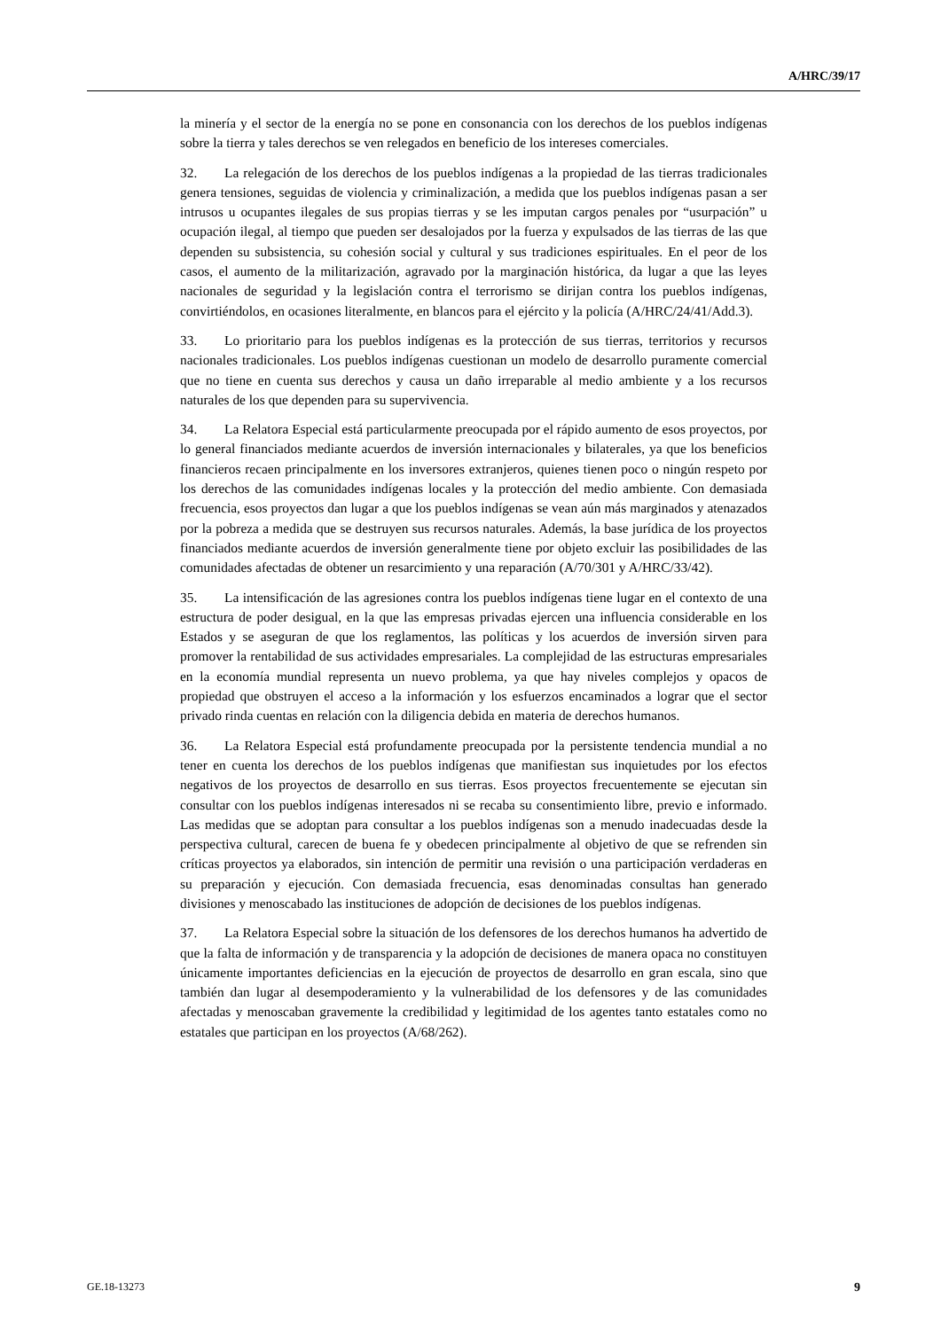A/HRC/39/17
la minería y el sector de la energía no se pone en consonancia con los derechos de los pueblos indígenas sobre la tierra y tales derechos se ven relegados en beneficio de los intereses comerciales.
32. La relegación de los derechos de los pueblos indígenas a la propiedad de las tierras tradicionales genera tensiones, seguidas de violencia y criminalización, a medida que los pueblos indígenas pasan a ser intrusos u ocupantes ilegales de sus propias tierras y se les imputan cargos penales por “usurpación” u ocupación ilegal, al tiempo que pueden ser desalojados por la fuerza y expulsados de las tierras de las que dependen su subsistencia, su cohesión social y cultural y sus tradiciones espirituales. En el peor de los casos, el aumento de la militarización, agravado por la marginación histórica, da lugar a que las leyes nacionales de seguridad y la legislación contra el terrorismo se dirijan contra los pueblos indígenas, convirtiéndolos, en ocasiones literalmente, en blancos para el ejército y la policía (A/HRC/24/41/Add.3).
33. Lo prioritario para los pueblos indígenas es la protección de sus tierras, territorios y recursos nacionales tradicionales. Los pueblos indígenas cuestionan un modelo de desarrollo puramente comercial que no tiene en cuenta sus derechos y causa un daño irreparable al medio ambiente y a los recursos naturales de los que dependen para su supervivencia.
34. La Relatora Especial está particularmente preocupada por el rápido aumento de esos proyectos, por lo general financiados mediante acuerdos de inversión internacionales y bilaterales, ya que los beneficios financieros recaen principalmente en los inversores extranjeros, quienes tienen poco o ningún respeto por los derechos de las comunidades indígenas locales y la protección del medio ambiente. Con demasiada frecuencia, esos proyectos dan lugar a que los pueblos indígenas se vean aún más marginados y atenazados por la pobreza a medida que se destruyen sus recursos naturales. Además, la base jurídica de los proyectos financiados mediante acuerdos de inversión generalmente tiene por objeto excluir las posibilidades de las comunidades afectadas de obtener un resarcimiento y una reparación (A/70/301 y A/HRC/33/42).
35. La intensificación de las agresiones contra los pueblos indígenas tiene lugar en el contexto de una estructura de poder desigual, en la que las empresas privadas ejercen una influencia considerable en los Estados y se aseguran de que los reglamentos, las políticas y los acuerdos de inversión sirven para promover la rentabilidad de sus actividades empresariales. La complejidad de las estructuras empresariales en la economía mundial representa un nuevo problema, ya que hay niveles complejos y opacos de propiedad que obstruyen el acceso a la información y los esfuerzos encaminados a lograr que el sector privado rinda cuentas en relación con la diligencia debida en materia de derechos humanos.
36. La Relatora Especial está profundamente preocupada por la persistente tendencia mundial a no tener en cuenta los derechos de los pueblos indígenas que manifiestan sus inquietudes por los efectos negativos de los proyectos de desarrollo en sus tierras. Esos proyectos frecuentemente se ejecutan sin consultar con los pueblos indígenas interesados ni se recaba su consentimiento libre, previo e informado. Las medidas que se adoptan para consultar a los pueblos indígenas son a menudo inadecuadas desde la perspectiva cultural, carecen de buena fe y obedecen principalmente al objetivo de que se refrenden sin críticas proyectos ya elaborados, sin intención de permitir una revisión o una participación verdaderas en su preparación y ejecución. Con demasiada frecuencia, esas denominadas consultas han generado divisiones y menoscabado las instituciones de adopción de decisiones de los pueblos indígenas.
37. La Relatora Especial sobre la situación de los defensores de los derechos humanos ha advertido de que la falta de información y de transparencia y la adopción de decisiones de manera opaca no constituyen únicamente importantes deficiencias en la ejecución de proyectos de desarrollo en gran escala, sino que también dan lugar al desempoderamiento y la vulnerabilidad de los defensores y de las comunidades afectadas y menoscaban gravemente la credibilidad y legitimidad de los agentes tanto estatales como no estatales que participan en los proyectos (A/68/262).
GE.18-13273 9